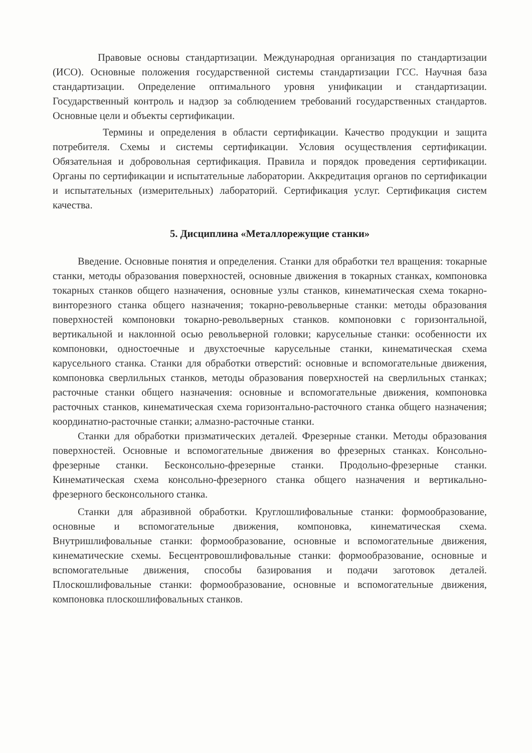Правовые основы стандартизации. Международная организация по стандартизации (ИСО). Основные положения государственной системы стандартизации ГСС. Научная база стандартизации. Определение оптимального уровня унификации и стандартизации. Государственный контроль и надзор за соблюдением требований государственных стандартов. Основные цели и объекты сертификации.
Термины и определения в области сертификации. Качество продукции и защита потребителя. Схемы и системы сертификации. Условия осуществления сертификации. Обязательная и добровольная сертификация. Правила и порядок проведения сертификации. Органы по сертификации и испытательные лаборатории. Аккредитация органов по сертификации и испытательных (измерительных) лабораторий. Сертификация услуг. Сертификация систем качества.
5. Дисциплина «Металлорежущие станки»
Введение. Основные понятия и определения. Станки для обработки тел вращения: токарные станки, методы образования поверхностей, основные движения в токарных станках, компоновка токарных станков общего назначения, основные узлы станков, кинематическая схема токарно-винторезного станка общего назначения; токарно-револьверные станки: методы образования поверхностей компоновки токарно-револьверных станков. компоновки с горизонтальной, вертикальной и наклонной осью револьверной головки; карусельные станки: особенности их компоновки, одностоечные и двухстоечные карусельные станки, кинематическая схема карусельного станка. Станки для обработки отверстий: основные и вспомогательные движения, компоновка сверлильных станков, методы образования поверхностей на сверлильных станках; расточные станки общего назначения: основные и вспомогательные движения, компоновка расточных станков, кинематическая схема горизонтально-расточного станка общего назначения; координатно-расточные станки; алмазно-расточные станки.
Станки для обработки призматических деталей. Фрезерные станки. Методы образования поверхностей. Основные и вспомогательные движения во фрезерных станках. Консольно-фрезерные станки. Бесконсольно-фрезерные станки. Продольно-фрезерные станки. Кинематическая схема консольно-фрезерного станка общего назначения и вертикально-фрезерного бесконсольного станка.
Станки для абразивной обработки. Круглошлифовальные станки: формообразование, основные и вспомогательные движения, компоновка, кинематическая схема. Внутришлифовальные станки: формообразование, основные и вспомогательные движения, кинематические схемы. Бесцентровошлифовальные станки: формообразование, основные и вспомогательные движения, способы базирования и подачи заготовок деталей. Плоскошлифовальные станки: формообразование, основные и вспомогательные движения, компоновка плоскошлифовальных станков.